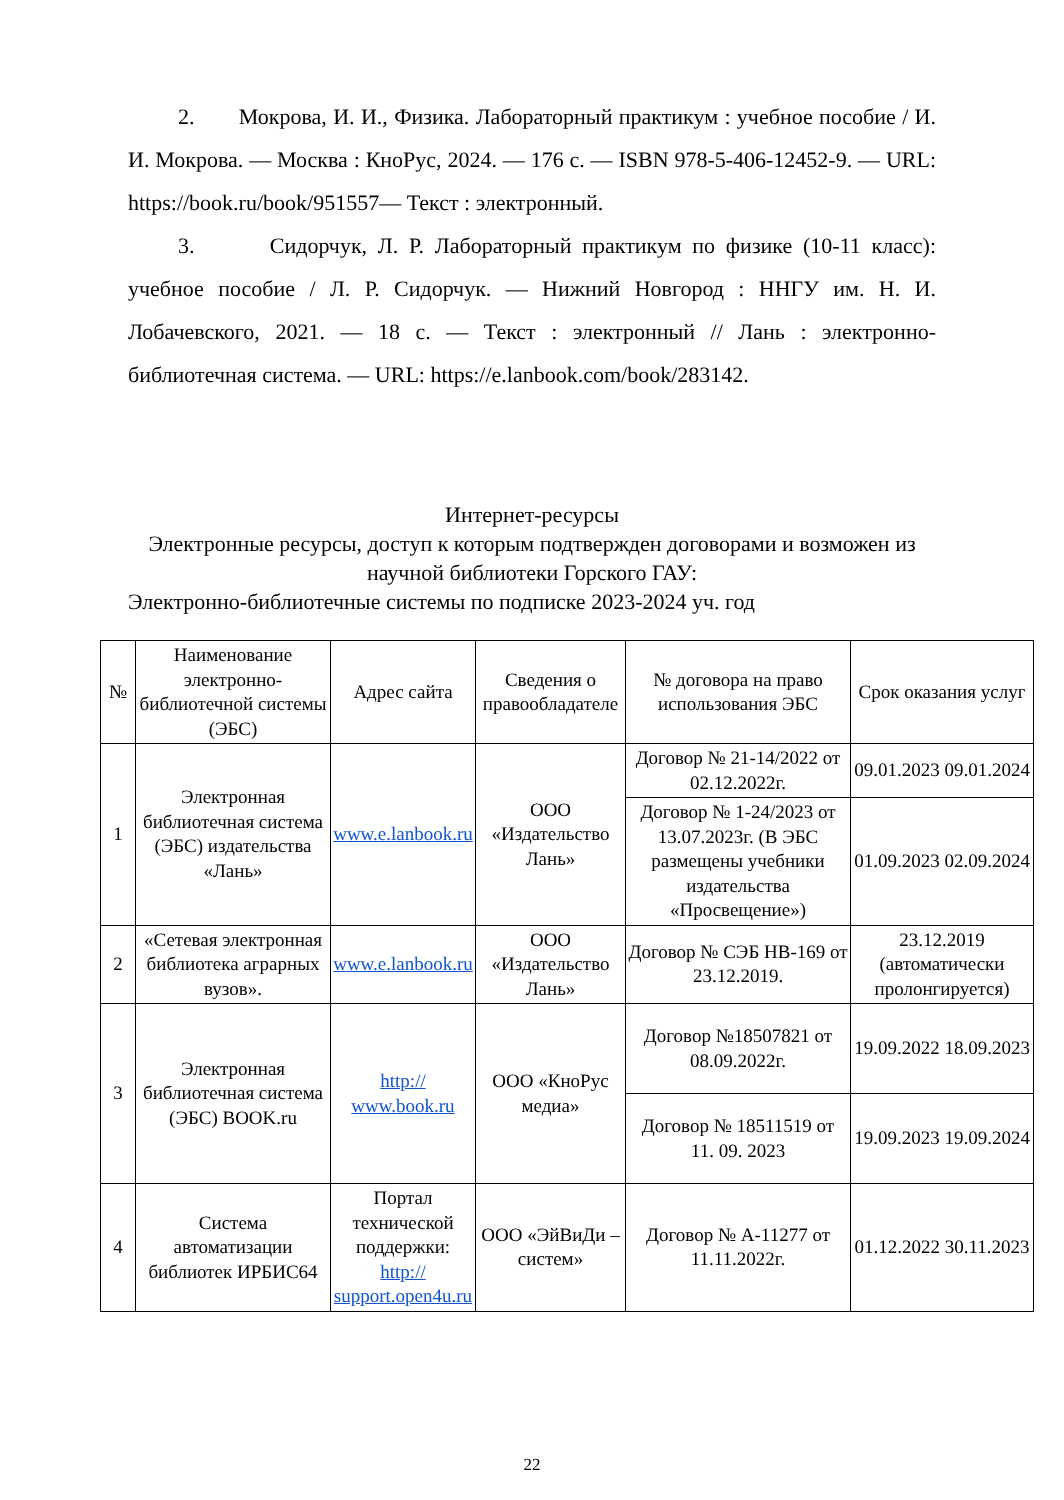2. Мокрова, И. И., Физика. Лабораторный практикум : учебное пособие / И. И. Мокрова. — Москва : КноРус, 2024. — 176 с. — ISBN 978-5-406-12452-9. — URL: https://book.ru/book/951557— Текст : электронный.
3. Сидорчук, Л. Р. Лабораторный практикум по физике (10-11 класс): учебное пособие / Л. Р. Сидорчук. — Нижний Новгород : ННГУ им. Н. И. Лобачевского, 2021. — 18 с. — Текст : электронный // Лань : электронно-библиотечная система. — URL: https://e.lanbook.com/book/283142.
Интернет-ресурсы
Электронные ресурсы, доступ к которым подтвержден договорами и возможен из научной библиотеки Горского ГАУ:
Электронно-библиотечные системы по подписке 2023-2024 уч. год
| № | Наименование электронно-библиотечной системы (ЭБС) | Адрес сайта | Сведения о правообладателе | № договора на право использования ЭБС | Срок оказания услуг |
| --- | --- | --- | --- | --- | --- |
| 1 | Электронная библиотечная система (ЭБС) издательства «Лань» | www.e.lanbook.ru | ООО «Издательство Лань» | Договор № 21-14/2022 от 02.12.2022г. | 09.01.2023 09.01.2024 |
| | | | | Договор № 1-24/2023 от 13.07.2023г. (В ЭБС размещены учебники издательства «Просвещение») | 01.09.2023 02.09.2024 |
| 2 | «Сетевая электронная библиотека аграрных вузов». | www.e.lanbook.ru | ООО «Издательство Лань» | Договор № СЭБ НВ-169 от 23.12.2019. | 23.12.2019 (автоматически пролонгируется) |
| 3 | Электронная библиотечная система (ЭБС) BOOK.ru | http:// www.book.ru | ООО «КноРус медиа» | Договор №18507821 от 08.09.2022г. | 19.09.2022 18.09.2023 |
| | | | | Договор № 18511519 от 11. 09. 2023 | 19.09.2023 19.09.2024 |
| 4 | Система автоматизации библиотек ИРБИС64 | Портал технической поддержки: http:// support.open4u.ru | ООО «ЭйВиДи – систем» | Договор № А-11277 от 11.11.2022г. | 01.12.2022 30.11.2023 |
22